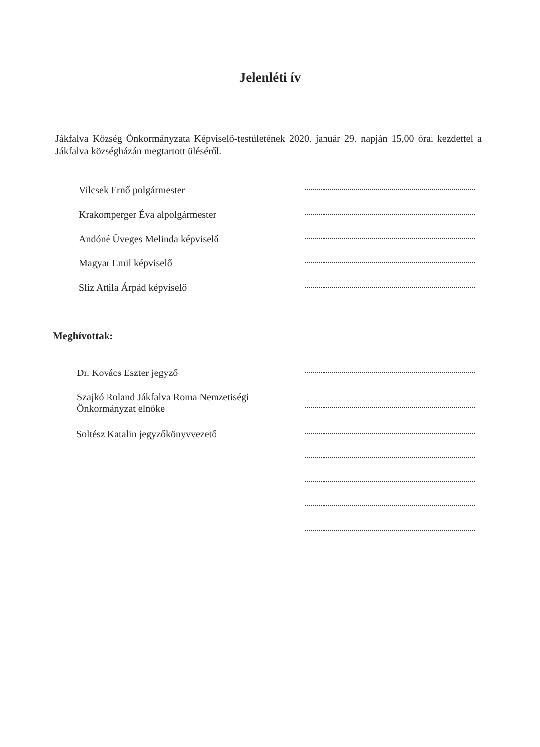Jelenléti ív
Jákfalva Község Önkormányzata Képviselő-testületének 2020. január 29. napján 15,00 órai kezdettel a Jákfalva községházán megtartott üléséről.
Vilcsek Ernő polgármester
Krakomperger Éva alpolgármester
Andóné Üveges Melinda képviselő
Magyar Emil képviselő
Sliz Attila Árpád képviselő
Meghívottak:
Dr. Kovács Eszter jegyző
Szajkó Roland Jákfalva Roma Nemzetiségi Önkormányzat elnöke
Soltész Katalin jegyzőkönyvvezető